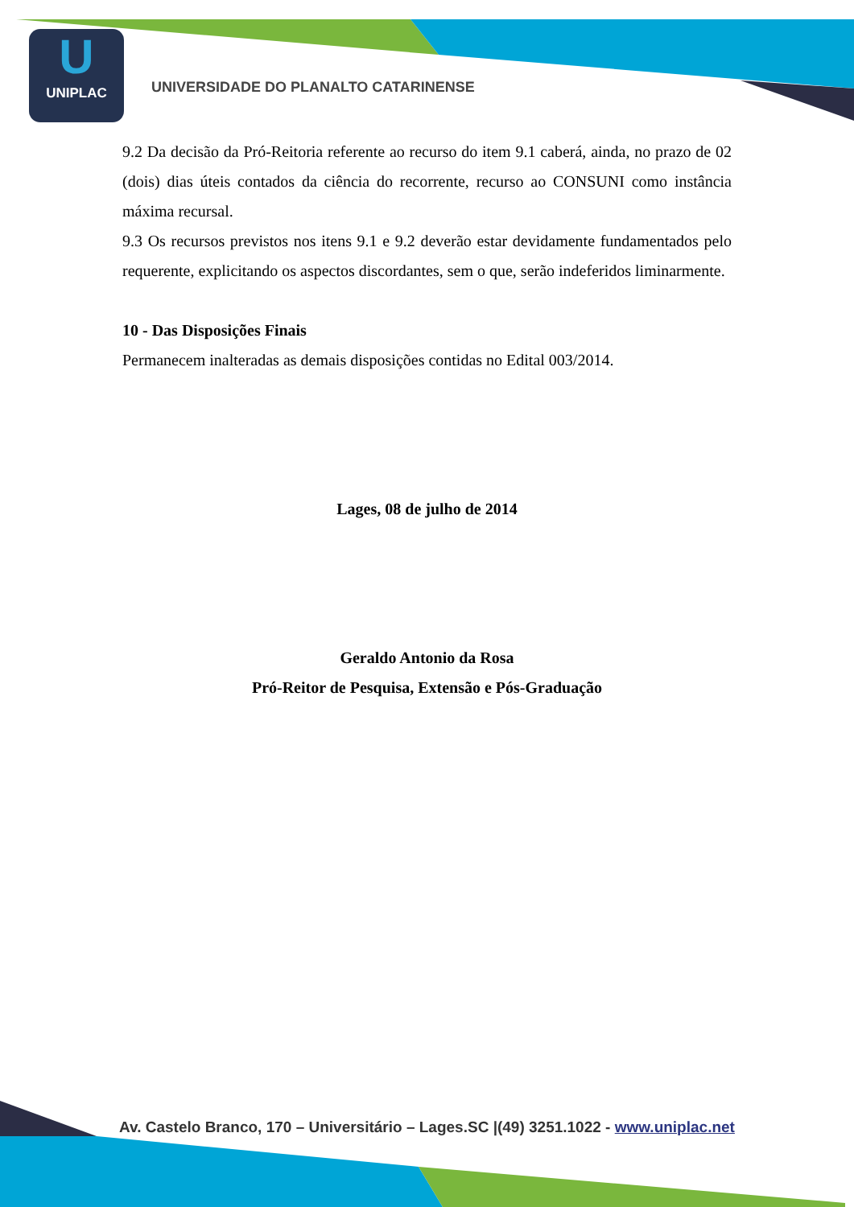U
UNIPLAC
UNIVERSIDADE DO PLANALTO CATARINENSE
9.2 Da decisão da Pró-Reitoria referente ao recurso do item 9.1 caberá, ainda, no prazo de 02 (dois) dias úteis contados da ciência do recorrente, recurso ao CONSUNI como instância máxima recursal.
9.3 Os recursos previstos nos itens 9.1 e 9.2 deverão estar devidamente fundamentados pelo requerente, explicitando os aspectos discordantes, sem o que, serão indeferidos liminarmente.
10 - Das Disposições Finais
Permanecem inalteradas as demais disposições contidas no Edital 003/2014.
Lages, 08 de julho de 2014
Geraldo Antonio da Rosa
Pró-Reitor de Pesquisa, Extensão e Pós-Graduação
Av. Castelo Branco, 170 – Universitário – Lages.SC |(49) 3251.1022 - www.uniplac.net